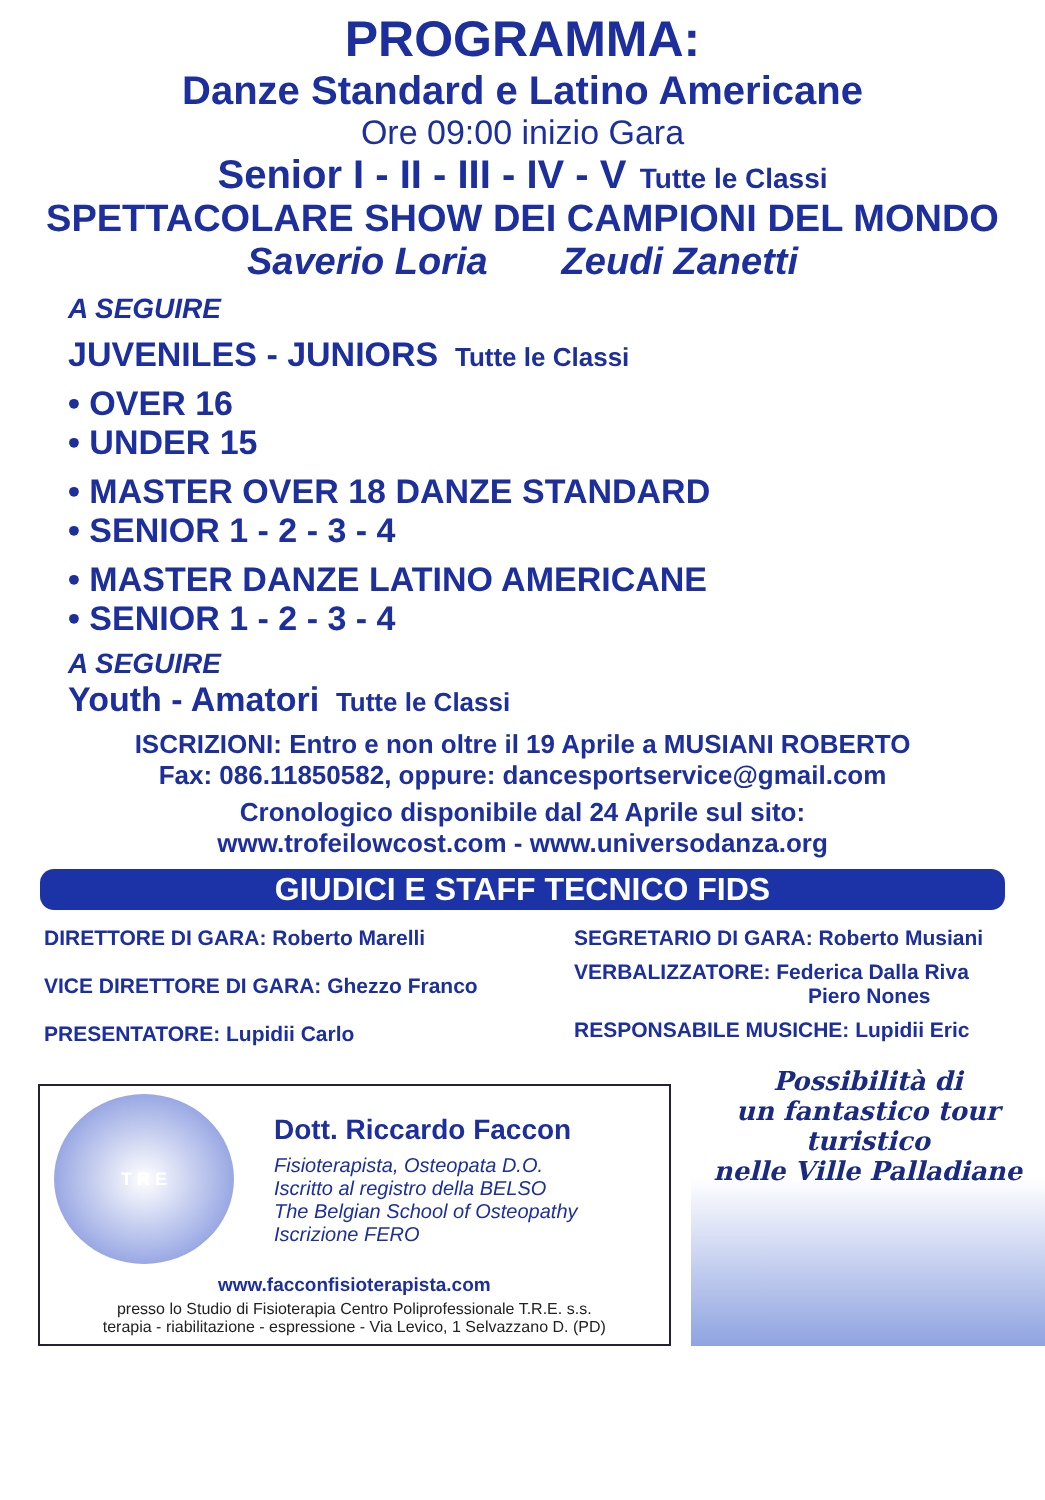PROGRAMMA:
Danze Standard e Latino Americane
Ore 09:00 inizio Gara
Senior I - II - III - IV - V Tutte le Classi
SPETTACOLARE SHOW DEI CAMPIONI DEL MONDO
Saverio Loria Zeudi Zanetti
A SEGUIRE
JUVENILES - JUNIORS Tutte le Classi
• OVER 16
• UNDER 15
• MASTER OVER 18 DANZE STANDARD
• SENIOR 1 - 2 - 3 - 4
• MASTER DANZE LATINO AMERICANE
• SENIOR 1 - 2 - 3 - 4
A SEGUIRE
Youth - Amatori Tutte le Classi
ISCRIZIONI: Entro e non oltre il 19 Aprile a MUSIANI ROBERTO
Fax: 086.11850582, oppure: dancesportservice@gmail.com
Cronologico disponibile dal 24 Aprile sul sito:
www.trofeilowcost.com - www.universodanza.org
GIUDICI E STAFF TECNICO FIDS
DIRETTORE DI GARA: Roberto Marelli
VICE DIRETTORE DI GARA: Ghezzo Franco
PRESENTATORE: Lupidii Carlo
SEGRETARIO DI GARA: Roberto Musiani
VERBALIZZATORE: Federica Dalla Riva
Piero Nones
RESPONSABILE MUSICHE: Lupidii Eric
T R E
Dott. Riccardo Faccon
Fisioterapista, Osteopata D.O.
Iscritto al registro della BELSO
The Belgian School of Osteopathy
Iscrizione FERO
www.facconfisioterapista.com
presso lo Studio di Fisioterapia Centro Poliprofessionale T.R.E. s.s.
terapia - riabilitazione - espressione - Via Levico, 1 Selvazzano D. (PD)
Possibilità di
un fantastico tour turistico
nelle Ville Palladiane